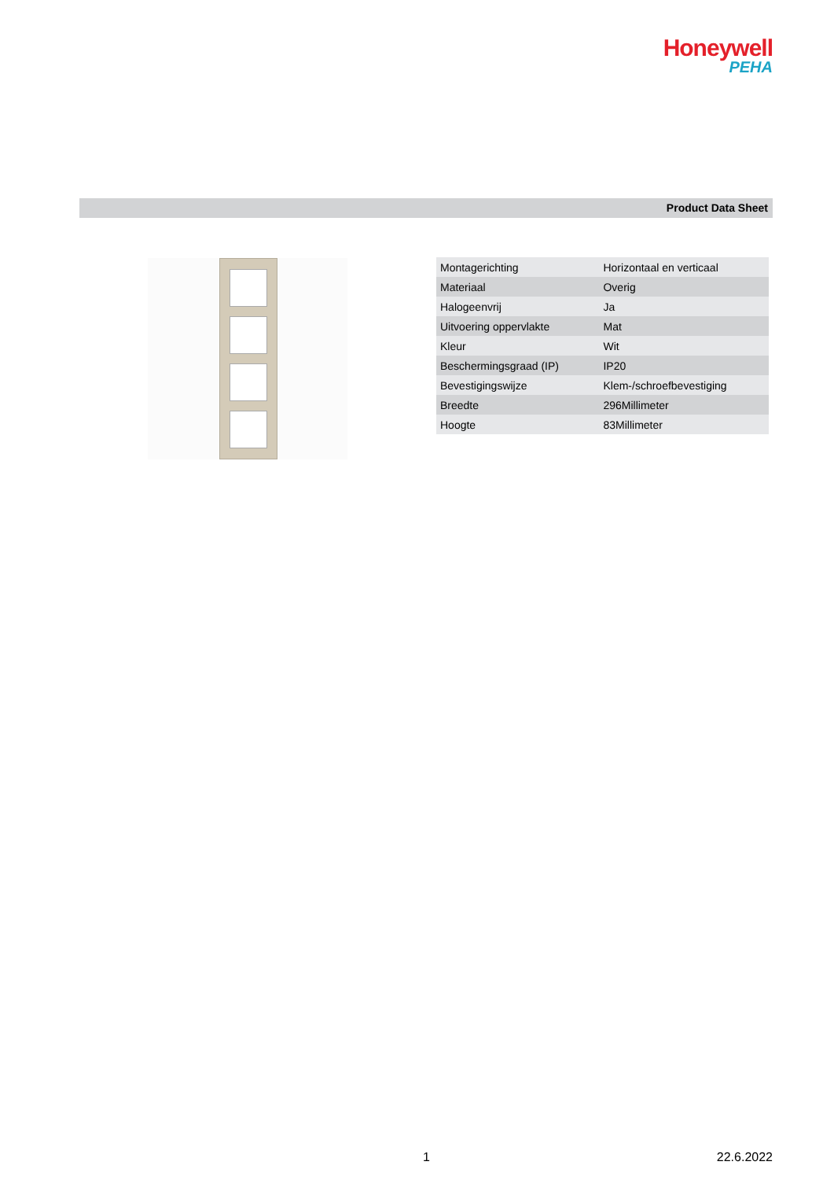Honeywell
PEHA
Product Data Sheet
| Montagerichting | Horizontaal en verticaal |
| Materiaal | Overig |
| Halogeenvrij | Ja |
| Uitvoering oppervlakte | Mat |
| Kleur | Wit |
| Beschermingsgraad (IP) | IP20 |
| Bevestigingswijze | Klem-/schroefbevestiging |
| Breedte | 296Millimeter |
| Hoogte | 83Millimeter |
1 22.6.2022